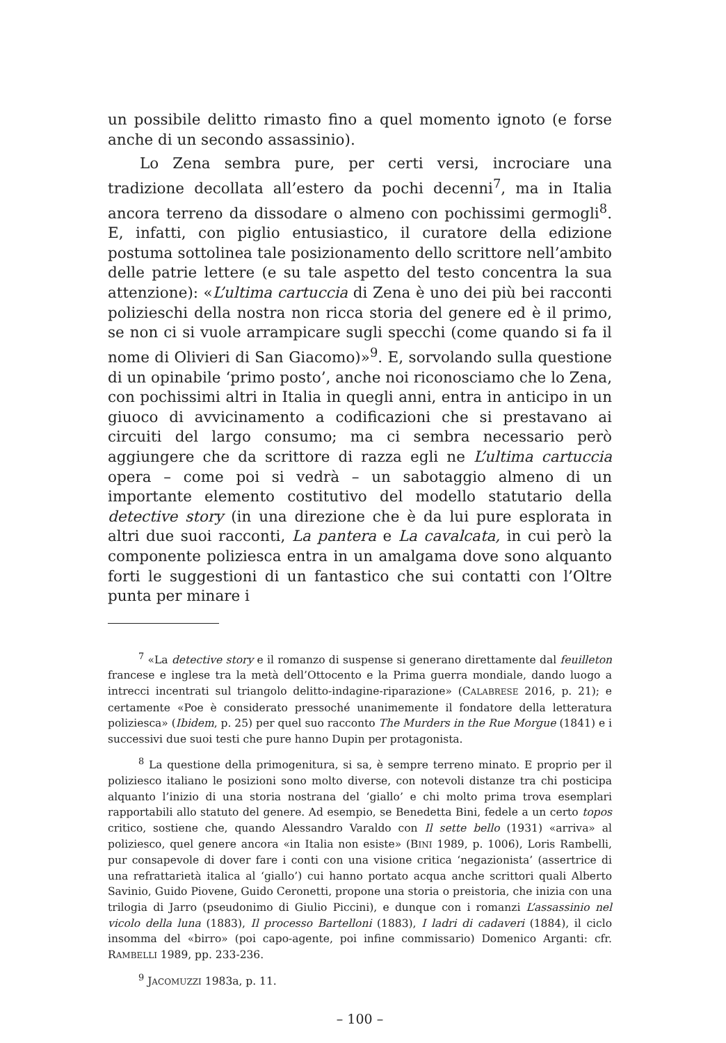un possibile delitto rimasto fino a quel momento ignoto (e forse anche di un secondo assassinio).
Lo Zena sembra pure, per certi versi, incrociare una tradizione decollata all’estero da pochi decenni<sup>7</sup>, ma in Italia ancora terreno da dissodare o almeno con pochissimi germogli<sup>8</sup>. E, infatti, con piglio entusiastico, il curatore della edizione postuma sottolinea tale posizionamento dello scrittore nell’ambito delle patrie lettere (e su tale aspetto del testo concentra la sua attenzione): «L’ultima cartuccia di Zena è uno dei più bei racconti polizieschi della nostra non ricca storia del genere ed è il primo, se non ci si vuole arrampicare sugli specchi (come quando si fa il nome di Olivieri di San Giacomo)»<sup>9</sup>. E, sorvolando sulla questione di un opinabile ‘primo posto’, anche noi riconosciamo che lo Zena, con pochissimi altri in Italia in quegli anni, entra in anticipo in un giuoco di avvicinamento a codificazioni che si prestavano ai circuiti del largo consumo; ma ci sembra necessario però aggiungere che da scrittore di razza egli ne L’ultima cartuccia opera – come poi si vedrà – un sabotaggio almeno di un importante elemento costitutivo del modello statutario della detective story (in una direzione che è da lui pure esplorata in altri due suoi racconti, La pantera e La cavalcata, in cui però la componente poliziesca entra in un amalgama dove sono alquanto forti le suggestioni di un fantastico che sui contatti con l’Oltre punta per minare i
<sup>7</sup> «La detective story e il romanzo di suspense si generano direttamente dal feuilleton francese e inglese tra la metà dell’Ottocento e la Prima guerra mondiale, dando luogo a intrecci incentrati sul triangolo delitto-indagine-riparazione» (CALABRESE 2016, p. 21); e certamente «Poe è considerato pressoché unanimemente il fondatore della letteratura poliziesca» (Ibidem, p. 25) per quel suo racconto The Murders in the Rue Morgue (1841) e i successivi due suoi testi che pure hanno Dupin per protagonista.
<sup>8</sup> La questione della primogenitura, si sa, è sempre terreno minato. E proprio per il poliziesco italiano le posizioni sono molto diverse, con notevoli distanze tra chi posticipa alquanto l’inizio di una storia nostrana del ‘giallo’ e chi molto prima trova esemplari rapportabili allo statuto del genere. Ad esempio, se Benedetta Bini, fedele a un certo topos critico, sostiene che, quando Alessandro Varaldo con Il sette bello (1931) «arriva» al poliziesco, quel genere ancora «in Italia non esiste» (BINI 1989, p. 1006), Loris Rambelli, pur consapevole di dover fare i conti con una visione critica ‘negazionista’ (assertrice di una refrattarietà italica al ‘giallo’) cui hanno portato acqua anche scrittori quali Alberto Savinio, Guido Piovene, Guido Ceronetti, propone una storia o preistoria, che inizia con una trilogia di Jarro (pseudonimo di Giulio Piccini), e dunque con i romanzi L’assassinio nel vicolo della luna (1883), Il processo Bartelloni (1883), I ladri di cadaveri (1884), il ciclo insomma del «birro» (poi capo-agente, poi infine commissario) Domenico Arganti: cfr. RAMBELLI 1989, pp. 233-236.
<sup>9</sup> JACOMUZZI 1983a, p. 11.
– 100 –